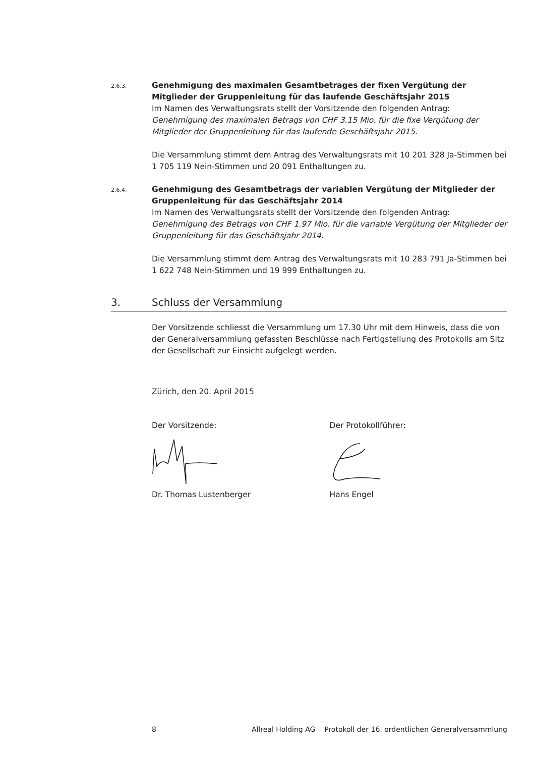2.6.3.
Genehmigung des maximalen Gesamtbetrages der fixen Vergütung der Mitglieder der Gruppenleitung für das laufende Geschäftsjahr 2015
Im Namen des Verwaltungsrats stellt der Vorsitzende den folgenden Antrag:
Genehmigung des maximalen Betrags von CHF 3.15 Mio. für die fixe Vergütung der Mitglieder der Gruppenleitung für das laufende Geschäftsjahr 2015.
Die Versammlung stimmt dem Antrag des Verwaltungsrats mit 10 201 328 Ja-Stimmen bei 1 705 119 Nein-Stimmen und 20 091 Enthaltungen zu.
2.6.4.
Genehmigung des Gesamtbetrags der variablen Vergütung der Mitglieder der Gruppenleitung für das Geschäftsjahr 2014
Im Namen des Verwaltungsrats stellt der Vorsitzende den folgenden Antrag:
Genehmigung des Betrags von CHF 1.97 Mio. für die variable Vergütung der Mitglieder der Gruppenleitung für das Geschäftsjahr 2014.
Die Versammlung stimmt dem Antrag des Verwaltungsrats mit 10 283 791 Ja-Stimmen bei 1 622 748 Nein-Stimmen und 19 999 Enthaltungen zu.
3. Schluss der Versammlung
Der Vorsitzende schliesst die Versammlung um 17.30 Uhr mit dem Hinweis, dass die von der Generalversammlung gefassten Beschlüsse nach Fertigstellung des Protokolls am Sitz der Gesellschaft zur Einsicht aufgelegt werden.
Zürich, den 20. April 2015
Der Vorsitzende: Der Protokollführer:
Dr. Thomas Lustenberger Hans Engel
8 Allreal Holding AG Protokoll der 16. ordentlichen Generalversammlung